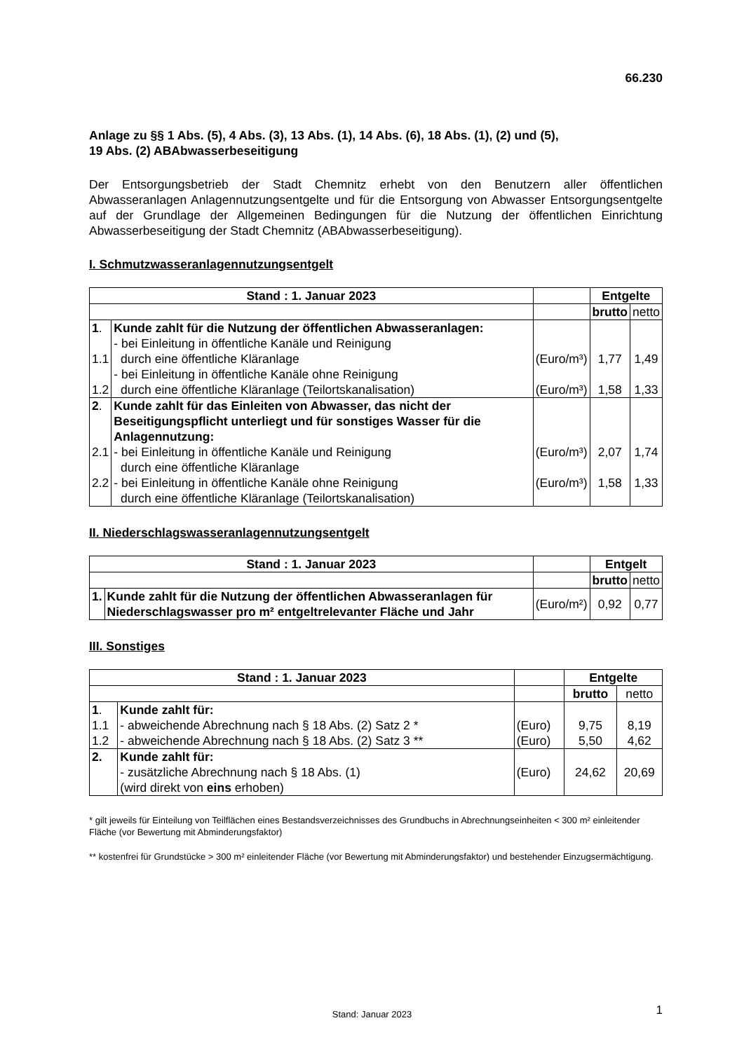66.230
Anlage zu §§ 1 Abs. (5), 4 Abs. (3), 13 Abs. (1), 14 Abs. (6), 18 Abs. (1), (2) und (5),
19 Abs. (2) ABAbwasserbeseitigung
Der Entsorgungsbetrieb der Stadt Chemnitz erhebt von den Benutzern aller öffentlichen Abwasseranlagen Anlagennutzungsentgelte und für die Entsorgung von Abwasser Entsorgungsentgelte auf der Grundlage der Allgemeinen Bedingungen für die Nutzung der öffentlichen Einrichtung Abwasserbeseitigung der Stadt Chemnitz (ABAbwasserbeseitigung).
I. Schmutzwasseranlagennutzungsentgelt
| Stand : 1. Januar 2023 | | | Entgelte | |
| | | | brutto | netto |
| 1 . 1.1 1.2 | Kunde zahlt für die Nutzung der öffentlichen Abwasseranlagen: - bei Einleitung in öffentliche Kanäle und Reinigung durch eine öffentliche Kläranlage - bei Einleitung in öffentliche Kanäle ohne Reinigung durch eine öffentliche Kläranlage (Teilortskanalisation) | (Euro/m³) (Euro/m³) | 1,77 1,58 | 1,49 1,33 |
| 2 . 2.1 2.2 | Kunde zahlt für das Einleiten von Abwasser, das nicht der Beseitigungspflicht unterliegt und für sonstiges Wasser für die Anlagennutzung: - bei Einleitung in öffentliche Kanäle und Reinigung durch eine öffentliche Kläranlage - bei Einleitung in öffentliche Kanäle ohne Reinigung durch eine öffentliche Kläranlage (Teilortskanalisation) | (Euro/m³) (Euro/m³) | 2,07 1,58 | 1,74 1,33 |
II. Niederschlagswasseranlagennutzungsentgelt
| Stand : 1. Januar 2023 | | | Entgelt | |
| | | | brutto | netto |
| 1. | Kunde zahlt für die Nutzung der öffentlichen Abwasseranlagen für Niederschlagswasser pro m² entgeltrelevanter Fläche und Jahr | (Euro/m²) | 0,92 | 0,77 |
III. Sonstiges
| Stand : 1. Januar 2023 | | | Entgelte | |
| | | | brutto | netto |
| 1 . 1.1 1.2 | Kunde zahlt für: - abweichende Abrechnung nach § 18 Abs. (2) Satz 2 * - abweichende Abrechnung nach § 18 Abs. (2) Satz 3 ** | (Euro) (Euro) | 9,75 5,50 | 8,19 4,62 |
| 2. | Kunde zahlt für: - zusätzliche Abrechnung nach § 18 Abs. (1) (wird direkt von eins erhoben) | (Euro) | 24,62 | 20,69 |
* gilt jeweils für Einteilung von Teilflächen eines Bestandsverzeichnisses des Grundbuchs in Abrechnungseinheiten < 300 m² einleitender Fläche (vor Bewertung mit Abminderungsfaktor)
** kostenfrei für Grundstücke > 300 m² einleitender Fläche (vor Bewertung mit Abminderungsfaktor) und bestehender Einzugsermächtigung.
Stand: Januar 2023 1